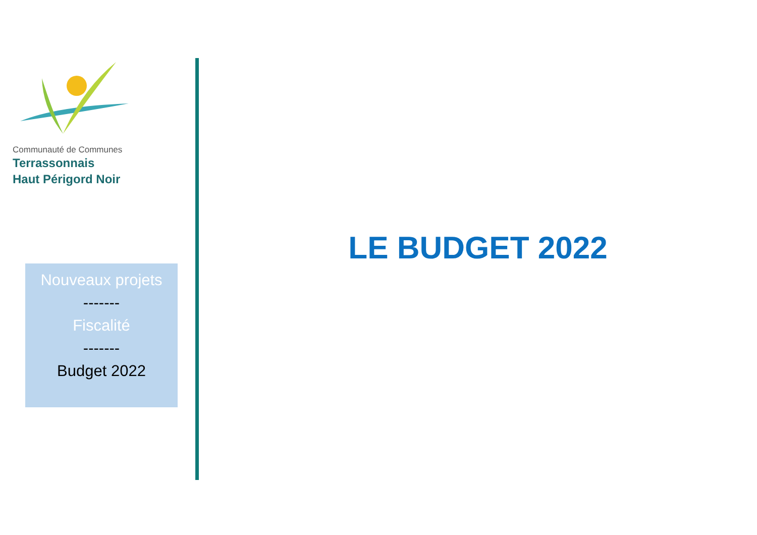Communauté de Communes
Terrassonnais
Haut Périgord Noir
Nouveaux projets
-------
Fiscalité
-------
Budget 2022
LE BUDGET 2022